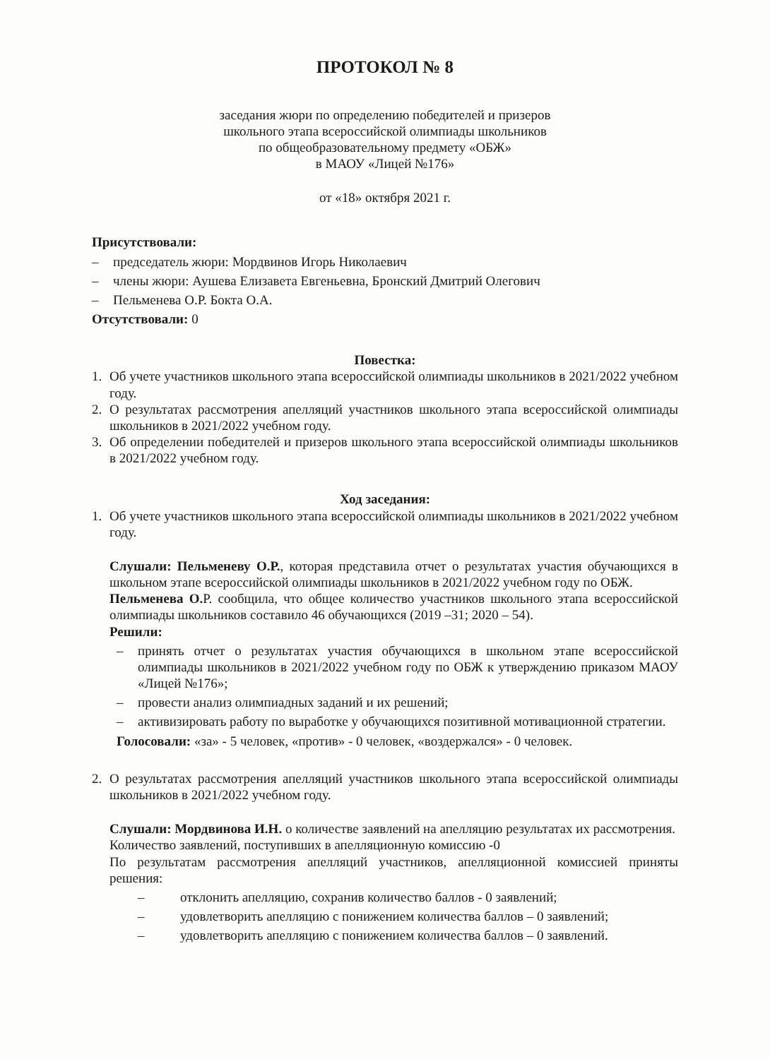ПРОТОКОЛ № 8
заседания жюри по определению победителей и призеров
школьного этапа всероссийской олимпиады школьников
по общеобразовательному предмету «ОБЖ»
в МАОУ «Лицей №176»
от «18» октября 2021 г.
Присутствовали:
– председатель жюри: Мордвинов Игорь Николаевич
– члены жюри: Аушева Елизавета Евгеньевна, Бронский Дмитрий Олегович
– Пельменева О.Р. Бокта О.А.
Отсутствовали: 0
Повестка:
1. Об учете участников школьного этапа всероссийской олимпиады школьников в 2021/2022 учебном году.
2. О результатах рассмотрения апелляций участников школьного этапа всероссийской олимпиады школьников в 2021/2022 учебном году.
3. Об определении победителей и призеров школьного этапа всероссийской олимпиады школьников в 2021/2022 учебном году.
Ход заседания:
1. Об учете участников школьного этапа всероссийской олимпиады школьников в 2021/2022 учебном году.
Слушали: Пельменеву О.Р., которая представила отчет о результатах участия обучающихся в школьном этапе всероссийской олимпиады школьников в 2021/2022 учебном году по ОБЖ.
Пельменева О. Р. сообщила, что общее количество участников школьного этапа всероссийской олимпиады школьников составило 46 обучающихся (2019 –31; 2020 – 54).
Решили:
– принять отчет о результатах участия обучающихся в школьном этапе всероссийской олимпиады школьников в 2021/2022 учебном году по ОБЖ к утверждению приказом МАОУ «Лицей №176»;
– провести анализ олимпиадных заданий и их решений;
– активизировать работу по выработке у обучающихся позитивной мотивационной стратегии.
Голосовали: «за» - 5 человек, «против» - 0 человек, «воздержался» - 0 человек.
2. О результатах рассмотрения апелляций участников школьного этапа всероссийской олимпиады школьников в 2021/2022 учебном году.
Слушали: Мордвинова И.Н. о количестве заявлений на апелляцию результатах их рассмотрения.
Количество заявлений, поступивших в апелляционную комиссию -0
По результатам рассмотрения апелляций участников, апелляционной комиссией приняты решения:
– отклонить апелляцию, сохранив количество баллов - 0 заявлений;
– удовлетворить апелляцию с понижением количества баллов – 0 заявлений;
– удовлетворить апелляцию с понижением количества баллов – 0 заявлений.